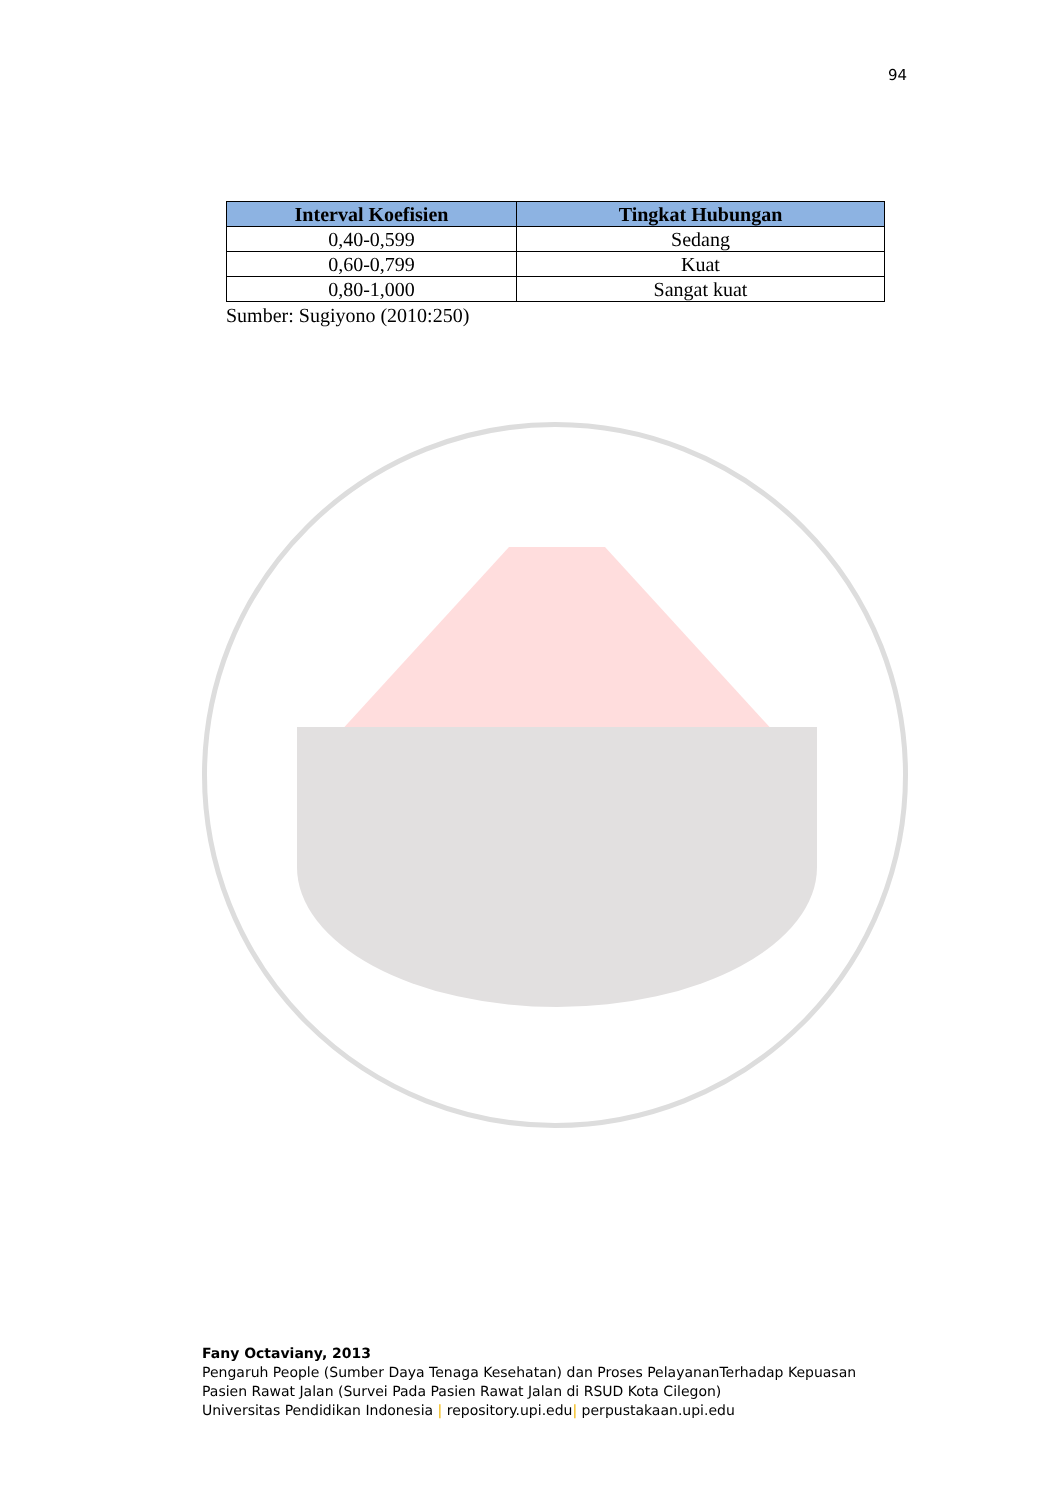94
| Interval Koefisien | Tingkat Hubungan |
| --- | --- |
| 0,40-0,599 | Sedang |
| 0,60-0,799 | Kuat |
| 0,80-1,000 | Sangat kuat |
Sumber: Sugiyono (2010:250)
Fany Octaviany, 2013
Pengaruh People (Sumber Daya Tenaga Kesehatan) dan Proses PelayananTerhadap Kepuasan
Pasien Rawat Jalan (Survei Pada Pasien Rawat Jalan di RSUD Kota Cilegon)
Universitas Pendidikan Indonesia | repository.upi.edu| perpustakaan.upi.edu